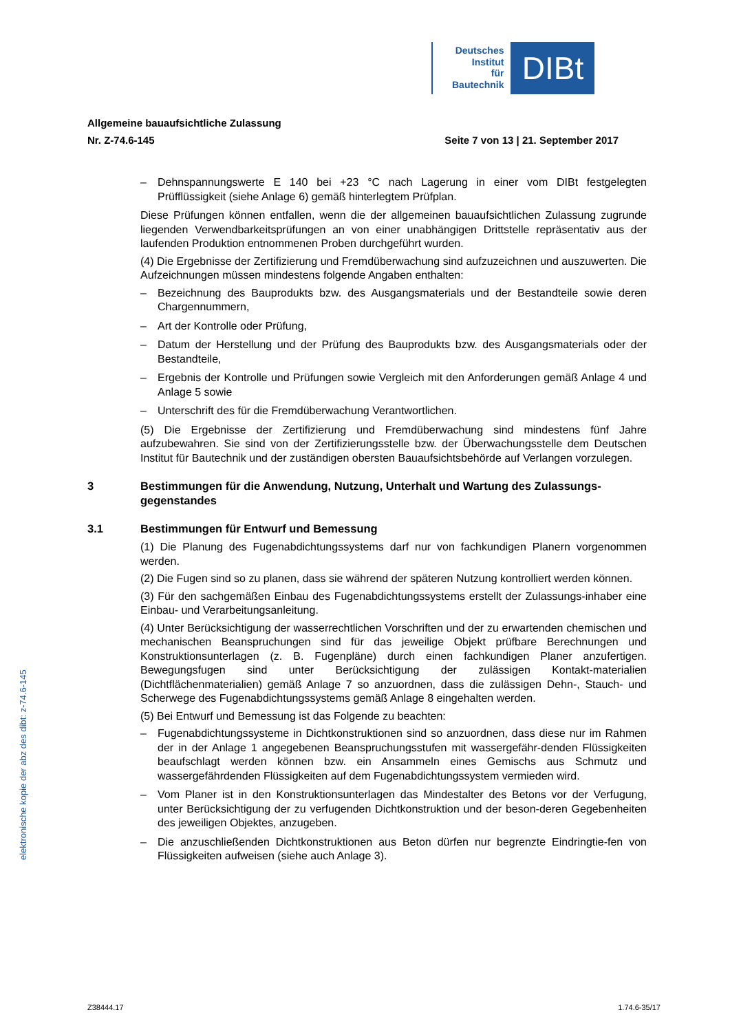Deutsches
Institut
für
Bautechnik
DIBt
Allgemeine bauaufsichtliche Zulassung
Nr. Z-74.6-145 Seite 7 von 13 | 21. September 2017
– Dehnspannungswerte E 140 bei +23 °C nach Lagerung in einer vom DIBt festgelegten Prüfflüssigkeit (siehe Anlage 6) gemäß hinterlegtem Prüfplan.
Diese Prüfungen können entfallen, wenn die der allgemeinen bauaufsichtlichen Zulassung zugrunde liegenden Verwendbarkeitsprüfungen an von einer unabhängigen Drittstelle repräsentativ aus der laufenden Produktion entnommenen Proben durchgeführt wurden.
(4) Die Ergebnisse der Zertifizierung und Fremdüberwachung sind aufzuzeichnen und auszuwerten. Die Aufzeichnungen müssen mindestens folgende Angaben enthalten:
– Bezeichnung des Bauprodukts bzw. des Ausgangsmaterials und der Bestandteile sowie deren Chargennummern,
– Art der Kontrolle oder Prüfung,
– Datum der Herstellung und der Prüfung des Bauprodukts bzw. des Ausgangsmaterials oder der Bestandteile,
– Ergebnis der Kontrolle und Prüfungen sowie Vergleich mit den Anforderungen gemäß Anlage 4 und Anlage 5 sowie
– Unterschrift des für die Fremdüberwachung Verantwortlichen.
(5) Die Ergebnisse der Zertifizierung und Fremdüberwachung sind mindestens fünf Jahre aufzubewahren. Sie sind von der Zertifizierungsstelle bzw. der Überwachungsstelle dem Deutschen Institut für Bautechnik und der zuständigen obersten Bauaufsichtsbehörde auf Verlangen vorzulegen.
3 Bestimmungen für die Anwendung, Nutzung, Unterhalt und Wartung des Zulassungs-gegenstandes
3.1 Bestimmungen für Entwurf und Bemessung
(1) Die Planung des Fugenabdichtungssystems darf nur von fachkundigen Planern vorgenommen werden.
(2) Die Fugen sind so zu planen, dass sie während der späteren Nutzung kontrolliert werden können.
(3) Für den sachgemäßen Einbau des Fugenabdichtungssystems erstellt der Zulassungs-inhaber eine Einbau- und Verarbeitungsanleitung.
(4) Unter Berücksichtigung der wasserrechtlichen Vorschriften und der zu erwartenden chemischen und mechanischen Beanspruchungen sind für das jeweilige Objekt prüfbare Berechnungen und Konstruktionsunterlagen (z. B. Fugenpläne) durch einen fachkundigen Planer anzufertigen. Bewegungsfugen sind unter Berücksichtigung der zulässigen Kontakt-materialien (Dichtflächenmaterialien) gemäß Anlage 7 so anzuordnen, dass die zulässigen Dehn-, Stauch- und Scherwege des Fugenabdichtungssystems gemäß Anlage 8 eingehalten werden.
(5) Bei Entwurf und Bemessung ist das Folgende zu beachten:
– Fugenabdichtungssysteme in Dichtkonstruktionen sind so anzuordnen, dass diese nur im Rahmen der in der Anlage 1 angegebenen Beanspruchungsstufen mit wassergefähr-denden Flüssigkeiten beaufschlagt werden können bzw. ein Ansammeln eines Gemischs aus Schmutz und wassergefährdenden Flüssigkeiten auf dem Fugenabdichtungssystem vermieden wird.
– Vom Planer ist in den Konstruktionsunterlagen das Mindestalter des Betons vor der Verfugung, unter Berücksichtigung der zu verfugenden Dichtkonstruktion und der beson-deren Gegebenheiten des jeweiligen Objektes, anzugeben.
– Die anzuschließenden Dichtkonstruktionen aus Beton dürfen nur begrenzte Eindringtie-fen von Flüssigkeiten aufweisen (siehe auch Anlage 3).
elektronische kopie der abz des dibt: z-74.6-145
Z38444.17 1.74.6-35/17